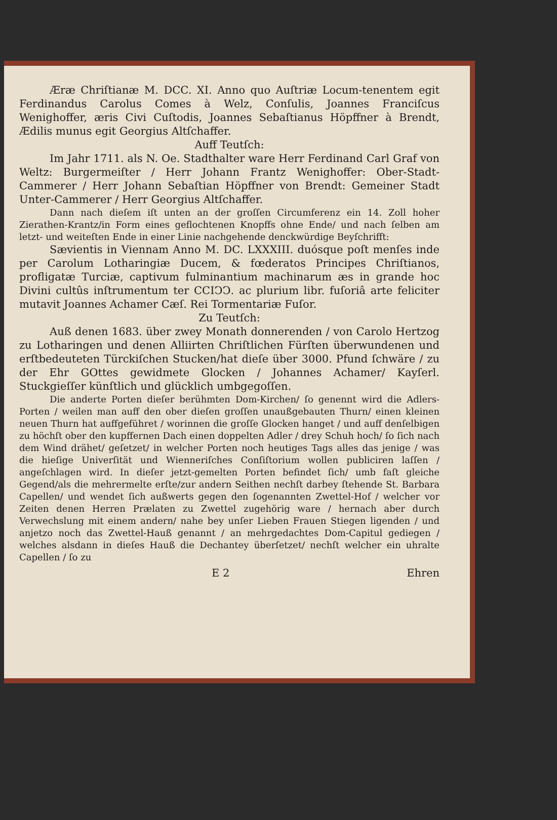Æræ Chriſtianæ M. DCC. XI. Anno quo Auſtriæ Locum-tenentem egit Ferdinandus Carolus Comes à Welz, Conſulis, Joannes Franciſcus Wenighoffer, æris Civi Cuſtodis, Joannes Sebaſtianus Höpffner à Brendt, Ædilis munus egit Georgius Altſchaffer.
Auff Teutſch:
Im Jahr 1711. als N. Oe. Stadthalter ware Herr Ferdinand Carl Graf von Weltz: Burgermeiſter / Herr Johann Frantz Wenighoffer: Ober-Stadt-Cammerer / Herr Johann Sebaſtian Höpffner von Brendt: Gemeiner Stadt Unter-Cammerer / Herr Georgius Altſchaffer.
Dann nach dieſem iſt unten an der groſſen Circumferenz ein 14. Zoll hoher Zierathen-Krantz/in Form eines geflochtenen Knopffs ohne Ende/ und nach ſelben am letzt- und weiteſten Ende in einer Linie nachgehende denckwürdige Beyſchrifft:
Sævientis in Viennam Anno M. DC. LXXXIII. duósque poſt menſes inde per Carolum Lotharingiæ Ducem, & fœderatos Principes Chriſtianos, profligatæ Turciæ, captivum fulminantium machinarum æs in grande hoc Divini cultûs inſtrumentum ter CCIↃↃ. ac plurium libr. fuſoriâ arte feliciter mutavit Joannes Achamer Cæſ. Rei Tormentariæ Fuſor.
Zu Teutſch:
Auß denen 1683. über zwey Monath donnerenden / von Carolo Hertzog zu Lotharingen und denen Alliirten Chriſtlichen Fürſten überwundenen und erſtbedeuteten Türckiſchen Stucken/hat dieſe über 3000. Pfund ſchwäre / zu der Ehr GOttes gewidmete Glocken / Johannes Achamer/ Kayſerl. Stuckgieſſer künſtlich und glücklich umbgegoſſen.
Die anderte Porten dieſer berühmten Dom-Kirchen/ ſo genennt wird die Adlers-Porten / weilen man auff den ober dieſen groſſen unaußgebauten Thurn/ einen kleinen neuen Thurn hat auffgeführet / worinnen die groſſe Glocken hanget / und auff denſelbigen zu höchſt ober den kupffernen Dach einen doppelten Adler / drey Schuh hoch/ ſo ſich nach dem Wind drähet/ geſetzet/ in welcher Porten noch heutiges Tags alles das jenige / was die hieſige Univerſität und Wienneriſches Conſiſtorium wollen publiciren laſſen / angeſchlagen wird. In dieſer jetzt-gemelten Porten befindet ſich/ umb faſt gleiche Gegend/als die mehrermelte erſte/zur andern Seithen nechſt darbey ſtehende St. Barbara Capellen/ und wendet ſich außwerts gegen den ſogenannten Zwettel-Hof / welcher vor Zeiten denen Herren Prælaten zu Zwettel zugehörig ware / hernach aber durch Verwechslung mit einem andern/ nahe bey unſer Lieben Frauen Stiegen ligenden / und anjetzo noch das Zwettel-Hauß genannt / an mehrgedachtes Dom-Capitul gediegen / welches alsdann in dieſes Hauß die Dechantey überſetzet/ nechſt welcher ein uhralte Capellen / ſo zu
E 2 Ehren